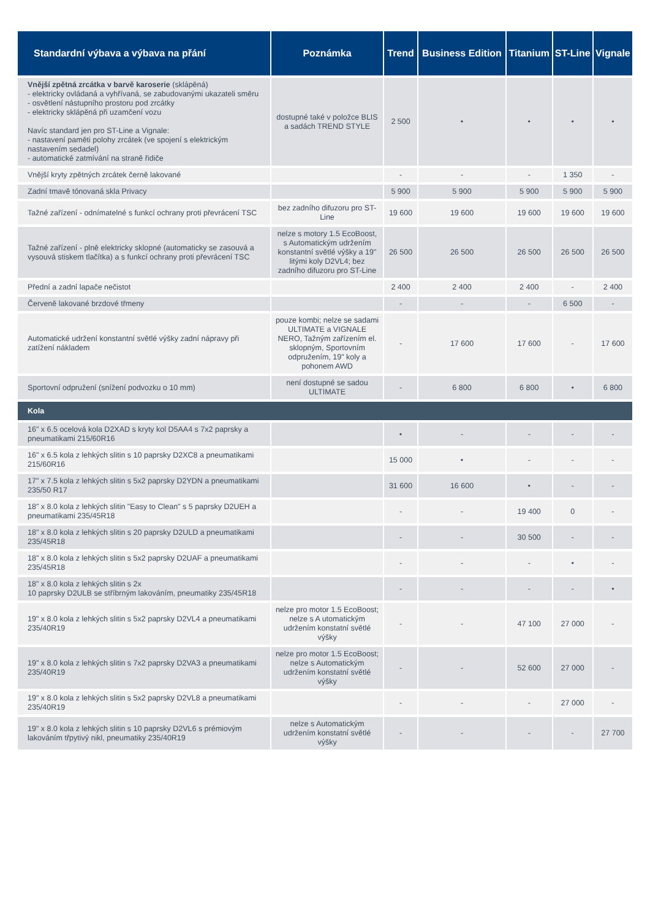| Standardní výbava a výbava na přání | Poznámka | Trend | Business Edition | Titanium | ST-Line | Vignale |
| --- | --- | --- | --- | --- | --- | --- |
| Vnější zpětná zrcátka v barvě karoserie (sklápěná) - elektricky ovládaná a vyhřívaná, se zabudovanými ukazateli směru - osvětlení nástupního prostoru pod zrcátky - elektricky sklápěná při uzamčení vozu Navíc standard jen pro ST-Line a Vignale: - nastavení paměti polohy zrcátek (ve spojení s elektrickým nastavením sedadel) - automatické zatmívání na straně řidiče | dostupné také v položce BLIS a sadách TREND STYLE | 2 500 | • | • | • | • |
| Vnější kryty zpětných zrcátek černě lakované | | - | - | - | 1 350 | - |
| Zadní tmavě tónovaná skla Privacy | | 5 900 | 5 900 | 5 900 | 5 900 | 5 900 |
| Tažné zařízení - odnímatelné s funkcí ochrany proti převrácení TSC | bez zadního difuzoru pro ST-Line | 19 600 | 19 600 | 19 600 | 19 600 | 19 600 |
| Tažné zařízení - plně elektricky sklopné (automaticky se zasouvá a vysouvá stiskem tlačítka) a s funkcí ochrany proti převrácení TSC | nelze s motory 1.5 EcoBoost, s Automatickým udržením konstantní světlé výšky a 19" litými koly D2VL4; bez zadního difuzoru pro ST-Line | 26 500 | 26 500 | 26 500 | 26 500 | 26 500 |
| Přední a zadní lapače nečistot | | 2 400 | 2 400 | 2 400 | - | 2 400 |
| Červeně lakované brzdové třmeny | | - | - | - | 6 500 | - |
| Automatické udržení konstantní světlé výšky zadní nápravy při zatížení nákladem | pouze kombi; nelze se sadami ULTIMATE a VIGNALE NERO, Tažným zařízením el. sklopným, Sportovním odpružením, 19" koly a pohonem AWD | - | 17 600 | 17 600 | - | 17 600 |
| Sportovní odpružení (snížení podvozku o 10 mm) | není dostupné se sadou ULTIMATE | - | 6 800 | 6 800 | • | 6 800 |
| Kola | | | | | | |
| 16" x 6.5 ocelová kola D2XAD s kryty kol D5AA4 s 7x2 paprsky a pneumatikami 215/60R16 | | • | - | - | - | - |
| 16" x 6.5 kola z lehkých slitin s 10 paprsky D2XC8 a pneumatikami 215/60R16 | | 15 000 | • | - | - | - |
| 17" x 7.5 kola z lehkých slitin s 5x2 paprsky D2YDN a pneumatikami 235/50 R17 | | 31 600 | 16 600 | • | - | - |
| 18" x 8.0 kola z lehkých slitin "Easy to Clean" s 5 paprsky D2UEH a pneumatikami 235/45R18 | | - | - | 19 400 | 0 | - |
| 18" x 8.0 kola z lehkých slitin s 20 paprsky D2ULD a pneumatikami 235/45R18 | | - | - | 30 500 | - | - |
| 18" x 8.0 kola z lehkých slitin s 5x2 paprsky D2UAF a pneumatikami 235/45R18 | | - | - | - | • | - |
| 18" x 8.0 kola z lehkých slitin s 2x 10 paprsky D2ULB se stříbrným lakováním, pneumatiky 235/45R18 | | - | - | - | - | • |
| 19" x 8.0 kola z lehkých slitin s 5x2 paprsky D2VL4 a pneumatikami 235/40R19 | nelze pro motor 1.5 EcoBoost; nelze s A utomatickým udržením konstatní světlé výšky | - | - | 47 100 | 27 000 | - |
| 19" x 8.0 kola z lehkých slitin s 7x2 paprsky D2VA3 a pneumatikami 235/40R19 | nelze pro motor 1.5 EcoBoost; nelze s Automatickým udržením konstatní světlé výšky | - | - | 52 600 | 27 000 | - |
| 19" x 8.0 kola z lehkých slitin s 5x2 paprsky D2VL8 a pneumatikami 235/40R19 | | - | - | - | 27 000 | - |
| 19" x 8.0 kola z lehkých slitin s 10 paprsky D2VL6 s prémiovým lakováním třpytivý nikl, pneumatiky 235/40R19 | nelze s Automatickým udržením konstatní světlé výšky | - | - | - | - | 27 700 |